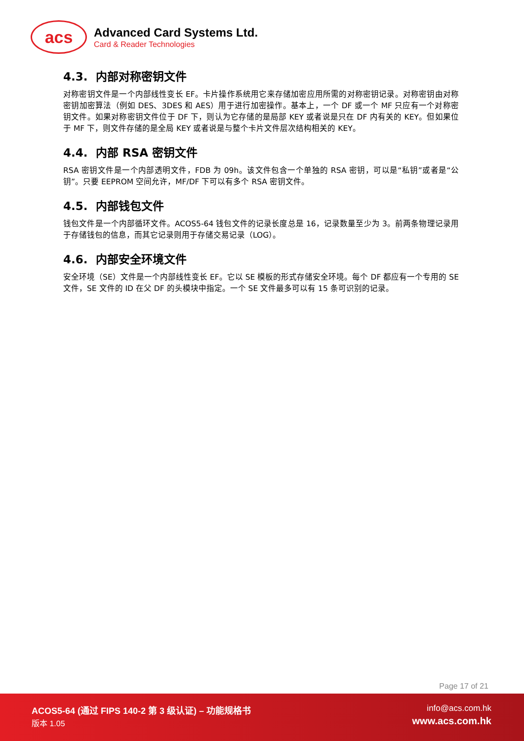acs
Advanced Card Systems Ltd.
Card & Reader Technologies
4.3. 内部对称密钥文件
对称密钥文件是一个内部线性变长 EF。卡片操作系统用它来存储加密应用所需的对称密钥记录。对称密钥由对称密钥加密算法（例如 DES、3DES 和 AES）用于进行加密操作。基本上，一个 DF 或一个 MF 只应有一个对称密钥文件。如果对称密钥文件位于 DF 下，则认为它存储的是局部 KEY 或者说是只在 DF 内有关的 KEY。但如果位于 MF 下，则文件存储的是全局 KEY 或者说是与整个卡片文件层次结构相关的 KEY。
4.4. 内部 RSA 密钥文件
RSA 密钥文件是一个内部透明文件，FDB 为 09h。该文件包含一个单独的 RSA 密钥，可以是“私钥”或者是“公钥”。只要 EEPROM 空间允许，MF/DF 下可以有多个 RSA 密钥文件。
4.5. 内部钱包文件
钱包文件是一个内部循环文件。ACOS5-64 钱包文件的记录长度总是 16，记录数量至少为 3。前两条物理记录用于存储钱包的信息，而其它记录则用于存储交易记录（LOG）。
4.6. 内部安全环境文件
安全环境（SE）文件是一个内部线性变长 EF。它以 SE 模板的形式存储安全环境。每个 DF 都应有一个专用的 SE 文件，SE 文件的 ID 在父 DF 的头模块中指定。一个 SE 文件最多可以有 15 条可识别的记录。
Page 17 of 21
ACOS5-64 (通过 FIPS 140-2 第 3 级认证) – 功能规格书
版本 1.05
info@acs.com.hk
www.acs.com.hk